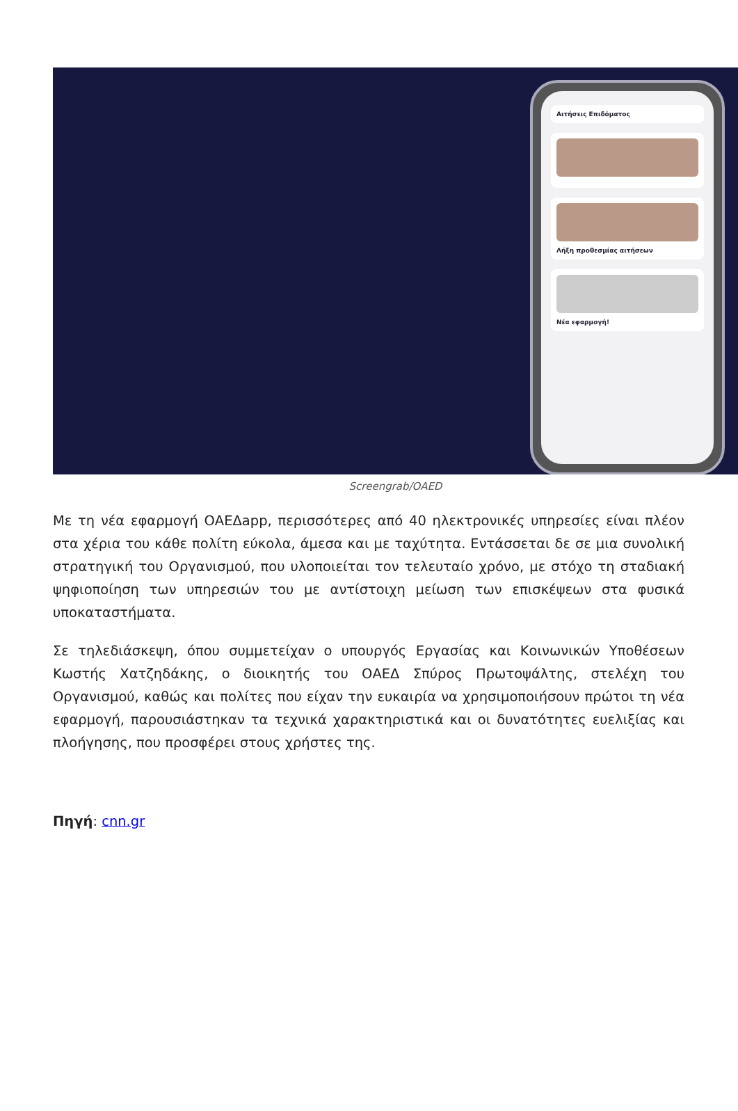Αιτήσεις Επιδόματος
Λήξη προθεσμίας αιτήσεων
Νέα εφαρμογή!
Screengrab/OAED
Με τη νέα εφαρμογή ΟΑΕΔapp, περισσότερες από 40 ηλεκτρονικές υπηρεσίες είναι πλέον στα χέρια του κάθε πολίτη εύκολα, άμεσα και με ταχύτητα. Εντάσσεται δε σε μια συνολική στρατηγική του Οργανισμού, που υλοποιείται τον τελευταίο χρόνο, με στόχο τη σταδιακή ψηφιοποίηση των υπηρεσιών του με αντίστοιχη μείωση των επισκέψεων στα φυσικά υποκαταστήματα.
Σε τηλεδιάσκεψη, όπου συμμετείχαν ο υπουργός Εργασίας και Κοινωνικών Υποθέσεων Κωστής Χατζηδάκης, ο διοικητής του ΟΑΕΔ Σπύρος Πρωτοψάλτης, στελέχη του Οργανισμού, καθώς και πολίτες που είχαν την ευκαιρία να χρησιμοποιήσουν πρώτοι τη νέα εφαρμογή, παρουσιάστηκαν τα τεχνικά χαρακτηριστικά και οι δυνατότητες ευελιξίας και πλοήγησης, που προσφέρει στους χρήστες της.
Πηγή: cnn.gr